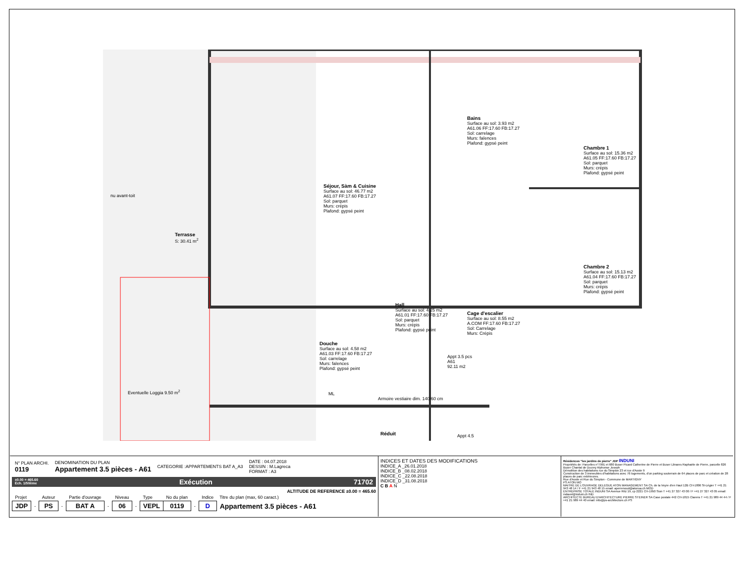Séjour, Sàm & Cuisine
Surface au sol: 46.77 m2
A61.07 FF:17.60 FB:17.27
Sol: parquet
Murs: crépis
Plafond: gypsé peint
Bains
Surface au sol: 3.93 m2
A61.06 FF:17.60 FB:17.27
Sol: carrelage
Murs: faïences
Plafond: gypsé peint
Chambre 1
Surface au sol: 15.36 m2
A61.05 FF:17.60 FB:17.27
Sol: parquet
Murs: crépis
Plafond: gypsé peint
Chambre 2
Surface au sol: 15.13 m2
A61.04 FF:17.60 FB:17.27
Sol: parquet
Murs: crépis
Plafond: gypsé peint
Terrasse
S: 30.41 m<sup>2</sup>
Hall
Surface au sol: 4.25 m2
A61.01 FF:17.60 FB:17.27
Sol: parquet
Murs: crépis
Plafond: gypsé peint
Cage d'escalier
Surface au sol: 8.55 m2
A.COM FF:17.60 FB:17.27
Sol: Carrelage
Murs: Crépis
Douche
Surface au sol: 4.58 m2
A61.03 FF:17.60 FB:17.27
Sol: carrelage
Murs: faïences
Plafond: gypsé peint
Appt 3.5 pcs
A61
92.11 m2
Eventuelle Loggia 9.50 m<sup>2</sup>
nu avant-toit
Armoire vestiaire dim. 140/60 cm
ML
Réduit Appt 4.5
| N° PLAN ARCHI. 0119 | DENOMINATION DU PLAN Appartement 3.5 pièces - A61 | CATEGORIE :APPARTEMENTS BAT A_A3 | DATE : 04.07.2018 DESSIN : M.Lagreca FORMAT : A3 |
±0.00 = 465.60
Ech. 1/50ème Exécution 71702
ALTITUDE DE REFERENCE ±0.00 = 465.60
| Projet | | Auteur | | Partie d'ouvrage | | Niveau | | Type | No du plan | | Indice | Titre du plan (max, 60 caract.) |
| JDP | - | PS | - | BAT A | - | 06 | - | VEPL | 0119 | - | D | Appartement 3.5 pièces - A61 |
INDICES ET DATES DES MODIFICATIONS
INDICE_A _26.01.2018
INDICE_B _08.02.2018
INDICE_C _22.08.2018
INDICE_D _31.08.2018
C B A N
Résidences "les jardins de pierre" JDP INDUNI
Propriétés de: Parcelles n°7991 et 680 Buser Picard Catherine de Pierre et Buser Llinares Raphaële de Pierre, parcelle 826 Buser Chantal de Ducrey Alphonse Joseph
Démolition des habitations rue du Simplon 23 et rue d'Aoste 9
Construction de 3 immeubles d'habitations avec 76 logements, d'un parking souterrain de 64 places de parc et création de 28 places de parc extérieures.
Rue d'Aoste et Rue du Simplon - Commune de MARTIGNY
PS ATON MO
MAITRE DE L'OUVRAGE DELEGUE ATON MANAGEMENT SA Ch. de la Veyre d'en Haut 12B CH-1806 St-Légier T +41 21 943 48 14 / F +41 21 943 48 15 email: aperrenoud@atonsa.ch MOD
ENTREPRISE TOTALE INDUNI SA Avenue Ritz 19, cp 2221 CH-1950 Sion T +41 27 327 43 00 / F +41 27 327 43 05 email: mdavel@induni.ch IND
ARCHITECTE BUREAU D'ARCHITECTURE PIERRE STEINER SA Case postale 442 CH-1815 Clarens T +41 21 989 44 44 / F +41 21 989 44 40 email: info@ps-architecture.ch PS